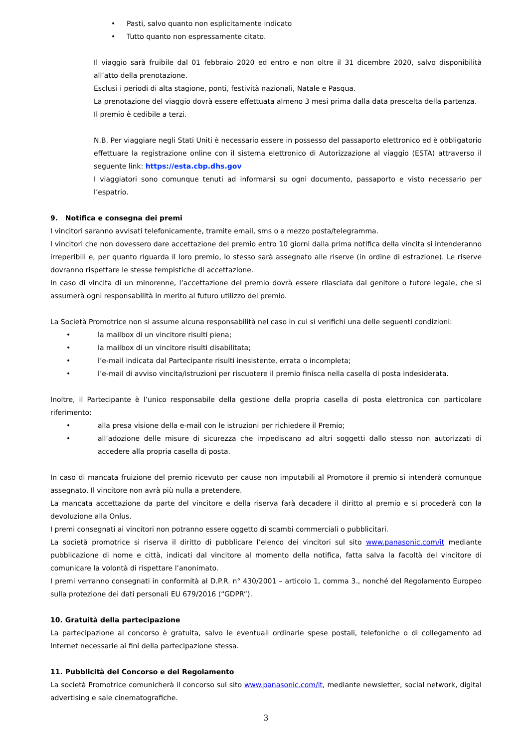• Pasti, salvo quanto non esplicitamente indicato
• Tutto quanto non espressamente citato.
Il viaggio sarà fruibile dal 01 febbraio 2020 ed entro e non oltre il 31 dicembre 2020, salvo disponibilità all’atto della prenotazione.
Esclusi i periodi di alta stagione, ponti, festività nazionali, Natale e Pasqua.
La prenotazione del viaggio dovrà essere effettuata almeno 3 mesi prima dalla data prescelta della partenza.
Il premio è cedibile a terzi.
N.B. Per viaggiare negli Stati Uniti è necessario essere in possesso del passaporto elettronico ed è obbligatorio effettuare la registrazione online con il sistema elettronico di Autorizzazione al viaggio (ESTA) attraverso il seguente link: https://esta.cbp.dhs.gov
I viaggiatori sono comunque tenuti ad informarsi su ogni documento, passaporto e visto necessario per l’espatrio.
9. Notifica e consegna dei premi
I vincitori saranno avvisati telefonicamente, tramite email, sms o a mezzo posta/telegramma.
I vincitori che non dovessero dare accettazione del premio entro 10 giorni dalla prima notifica della vincita si intenderanno irreperibili e, per quanto riguarda il loro premio, lo stesso sarà assegnato alle riserve (in ordine di estrazione). Le riserve dovranno rispettare le stesse tempistiche di accettazione.
In caso di vincita di un minorenne, l’accettazione del premio dovrà essere rilasciata dal genitore o tutore legale, che si assumerà ogni responsabilità in merito al futuro utilizzo del premio.
La Società Promotrice non si assume alcuna responsabilità nel caso in cui si verifichi una delle seguenti condizioni:
• la mailbox di un vincitore risulti piena;
• la mailbox di un vincitore risulti disabilitata;
• l’e-mail indicata dal Partecipante risulti inesistente, errata o incompleta;
• l’e-mail di avviso vincita/istruzioni per riscuotere il premio finisca nella casella di posta indesiderata.
Inoltre, il Partecipante è l’unico responsabile della gestione della propria casella di posta elettronica con particolare riferimento:
• alla presa visione della e-mail con le istruzioni per richiedere il Premio;
• all’adozione delle misure di sicurezza che impediscano ad altri soggetti dallo stesso non autorizzati di accedere alla propria casella di posta.
In caso di mancata fruizione del premio ricevuto per cause non imputabili al Promotore il premio si intenderà comunque assegnato. Il vincitore non avrà più nulla a pretendere.
La mancata accettazione da parte del vincitore e della riserva farà decadere il diritto al premio e si procederà con la devoluzione alla Onlus.
I premi consegnati ai vincitori non potranno essere oggetto di scambi commerciali o pubblicitari.
La società promotrice si riserva il diritto di pubblicare l’elenco dei vincitori sul sito www.panasonic.com/it mediante pubblicazione di nome e città, indicati dal vincitore al momento della notifica, fatta salva la facoltà del vincitore di comunicare la volontà di rispettare l’anonimato.
I premi verranno consegnati in conformità al D.P.R. n° 430/2001 – articolo 1, comma 3., nonché del Regolamento Europeo sulla protezione dei dati personali EU 679/2016 (“GDPR”).
10. Gratuità della partecipazione
La partecipazione al concorso è gratuita, salvo le eventuali ordinarie spese postali, telefoniche o di collegamento ad Internet necessarie ai fini della partecipazione stessa.
11. Pubblicità del Concorso e del Regolamento
La società Promotrice comunicherà il concorso sul sito www.panasonic.com/it, mediante newsletter, social network, digital advertising e sale cinematografiche.
3